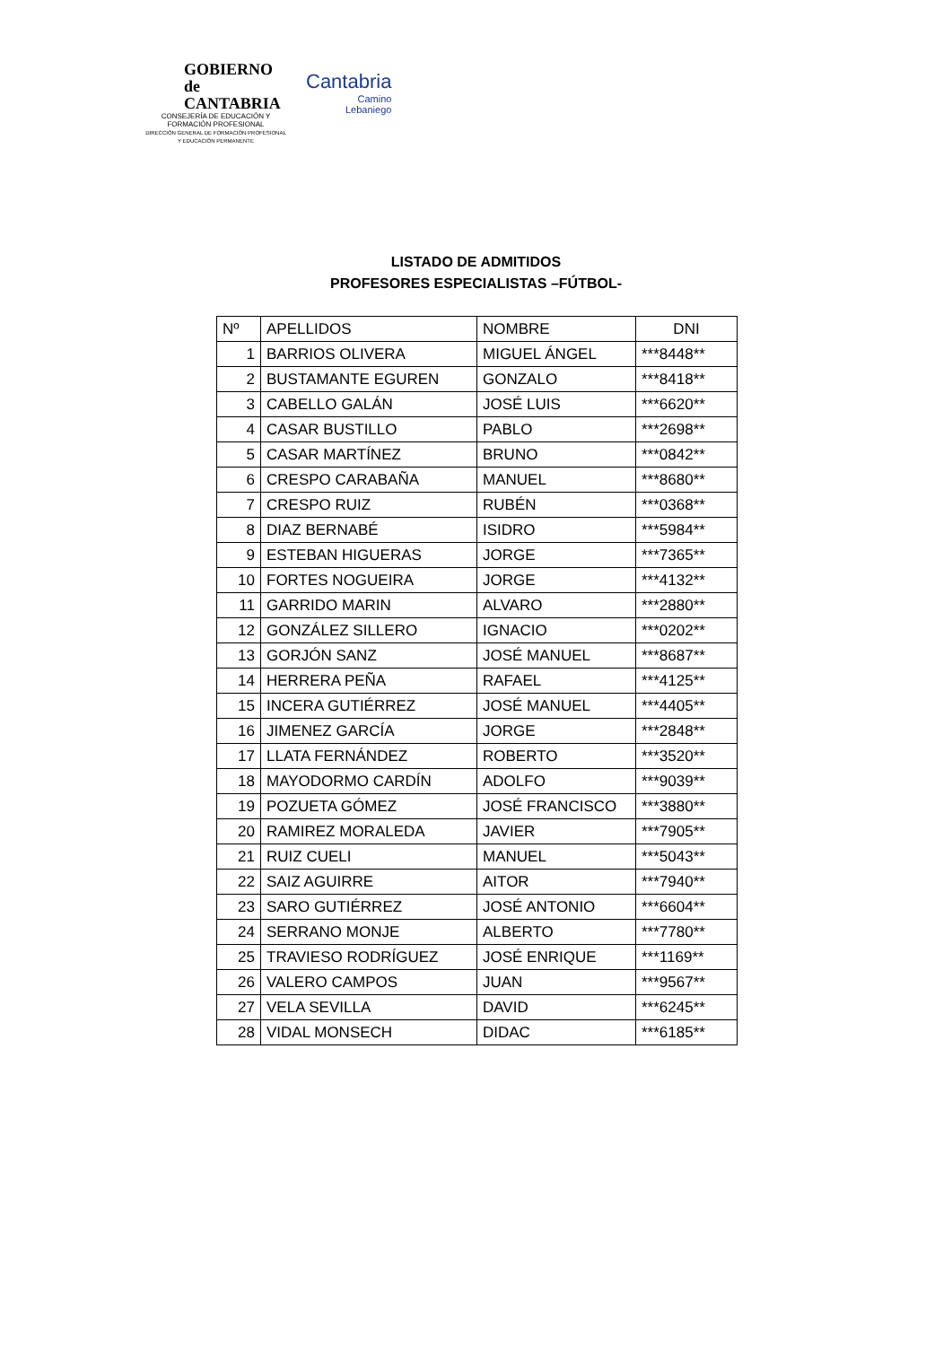GOBIERNO
de
CANTABRIA
CONSEJERÍA DE EDUCACIÓN Y
FORMACIÓN PROFESIONAL
DIRECCIÓN GENERAL DE FORMACIÓN PROFESIONAL
Y EDUCACIÓN PERMANENTE
Cantabria
Camino
Lebaniego
LISTADO DE ADMITIDOS
PROFESORES ESPECIALISTAS –FÚTBOL-
| Nº | APELLIDOS | NOMBRE | DNI |
| --- | --- | --- | --- |
| 1 | BARRIOS OLIVERA | MIGUEL ÁNGEL | ***8448** |
| 2 | BUSTAMANTE EGUREN | GONZALO | ***8418** |
| 3 | CABELLO GALÁN | JOSÉ LUIS | ***6620** |
| 4 | CASAR BUSTILLO | PABLO | ***2698** |
| 5 | CASAR MARTÍNEZ | BRUNO | ***0842** |
| 6 | CRESPO CARABAÑA | MANUEL | ***8680** |
| 7 | CRESPO RUIZ | RUBÉN | ***0368** |
| 8 | DIAZ BERNABÉ | ISIDRO | ***5984** |
| 9 | ESTEBAN HIGUERAS | JORGE | ***7365** |
| 10 | FORTES NOGUEIRA | JORGE | ***4132** |
| 11 | GARRIDO MARIN | ALVARO | ***2880** |
| 12 | GONZÁLEZ SILLERO | IGNACIO | ***0202** |
| 13 | GORJÓN SANZ | JOSÉ MANUEL | ***8687** |
| 14 | HERRERA PEÑA | RAFAEL | ***4125** |
| 15 | INCERA GUTIÉRREZ | JOSÉ MANUEL | ***4405** |
| 16 | JIMENEZ GARCÍA | JORGE | ***2848** |
| 17 | LLATA FERNÁNDEZ | ROBERTO | ***3520** |
| 18 | MAYODORMO CARDÍN | ADOLFO | ***9039** |
| 19 | POZUETA GÓMEZ | JOSÉ FRANCISCO | ***3880** |
| 20 | RAMIREZ MORALEDA | JAVIER | ***7905** |
| 21 | RUIZ CUELI | MANUEL | ***5043** |
| 22 | SAIZ AGUIRRE | AITOR | ***7940** |
| 23 | SARO GUTIÉRREZ | JOSÉ ANTONIO | ***6604** |
| 24 | SERRANO MONJE | ALBERTO | ***7780** |
| 25 | TRAVIESO RODRÍGUEZ | JOSÉ ENRIQUE | ***1169** |
| 26 | VALERO CAMPOS | JUAN | ***9567** |
| 27 | VELA SEVILLA | DAVID | ***6245** |
| 28 | VIDAL MONSECH | DIDAC | ***6185** |